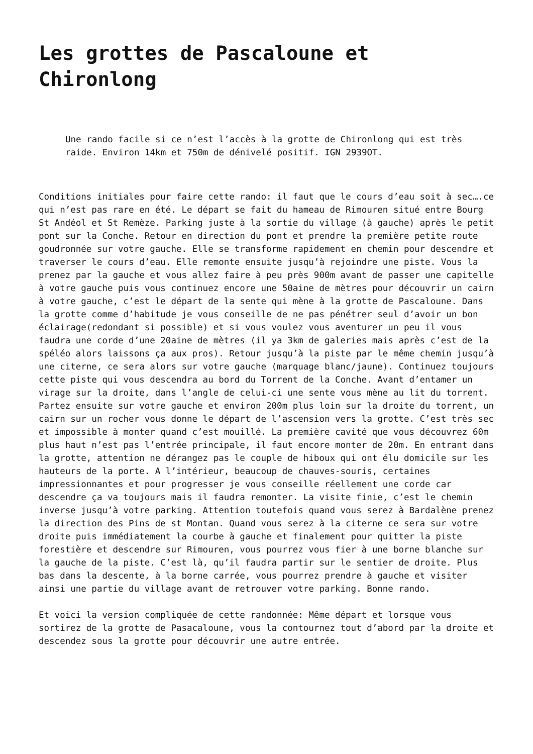Les grottes de Pascaloune et Chironlong
Une rando facile si ce n’est l’accès à la grotte de Chironlong qui est très raide. Environ 14km et 750m de dénivelé positif. IGN 2939OT.
Conditions initiales pour faire cette rando: il faut que le cours d’eau soit à sec….ce qui n’est pas rare en été. Le départ se fait du hameau de Rimouren situé entre Bourg St Andéol et St Remèze. Parking juste à la sortie du village (à gauche) après le petit pont sur la Conche. Retour en direction du pont et prendre la première petite route goudronnée sur votre gauche. Elle se transforme rapidement en chemin pour descendre et traverser le cours d’eau. Elle remonte ensuite jusqu’à rejoindre une piste. Vous la prenez par la gauche et vous allez faire à peu près 900m avant de passer une capitelle à votre gauche puis vous continuez encore une 50aine de mètres pour découvrir un cairn à votre gauche, c’est le départ de la sente qui mène à la grotte de Pascaloune. Dans la grotte comme d’habitude je vous conseille de ne pas pénétrer seul d’avoir un bon éclairage(redondant si possible) et si vous voulez vous aventurer un peu il vous faudra une corde d’une 20aine de mètres (il ya 3km de galeries mais après c’est de la spéléo alors laissons ça aux pros). Retour jusqu’à la piste par le même chemin jusqu’à une citerne, ce sera alors sur votre gauche (marquage blanc/jaune). Continuez toujours cette piste qui vous descendra au bord du Torrent de la Conche. Avant d’entamer un virage sur la droite, dans l’angle de celui-ci une sente vous mène au lit du torrent. Partez ensuite sur votre gauche et environ 200m plus loin sur la droite du torrent, un cairn sur un rocher vous donne le départ de l’ascension vers la grotte. C’est très sec et impossible à monter quand c’est mouillé. La première cavité que vous découvrez 60m plus haut n’est pas l’entrée principale, il faut encore monter de 20m. En entrant dans la grotte, attention ne dérangez pas le couple de hiboux qui ont élu domicile sur les hauteurs de la porte. A l’intérieur, beaucoup de chauves-souris, certaines impressionnantes et pour progresser je vous conseille réellement une corde car descendre ça va toujours mais il faudra remonter. La visite finie, c’est le chemin inverse jusqu’à votre parking. Attention toutefois quand vous serez à Bardalène prenez la direction des Pins de st Montan. Quand vous serez à la citerne ce sera sur votre droite puis immédiatement la courbe à gauche et finalement pour quitter la piste forestière et descendre sur Rimouren, vous pourrez vous fier à une borne blanche sur la gauche de la piste. C’est là, qu’il faudra partir sur le sentier de droite. Plus bas dans la descente, à la borne carrée, vous pourrez prendre à gauche et visiter ainsi une partie du village avant de retrouver votre parking. Bonne rando.
Et voici la version compliquée de cette randonnée: Même départ et lorsque vous sortirez de la grotte de Pasacaloune, vous la contournez tout d’abord par la droite et descendez sous la grotte pour découvrir une autre entrée.